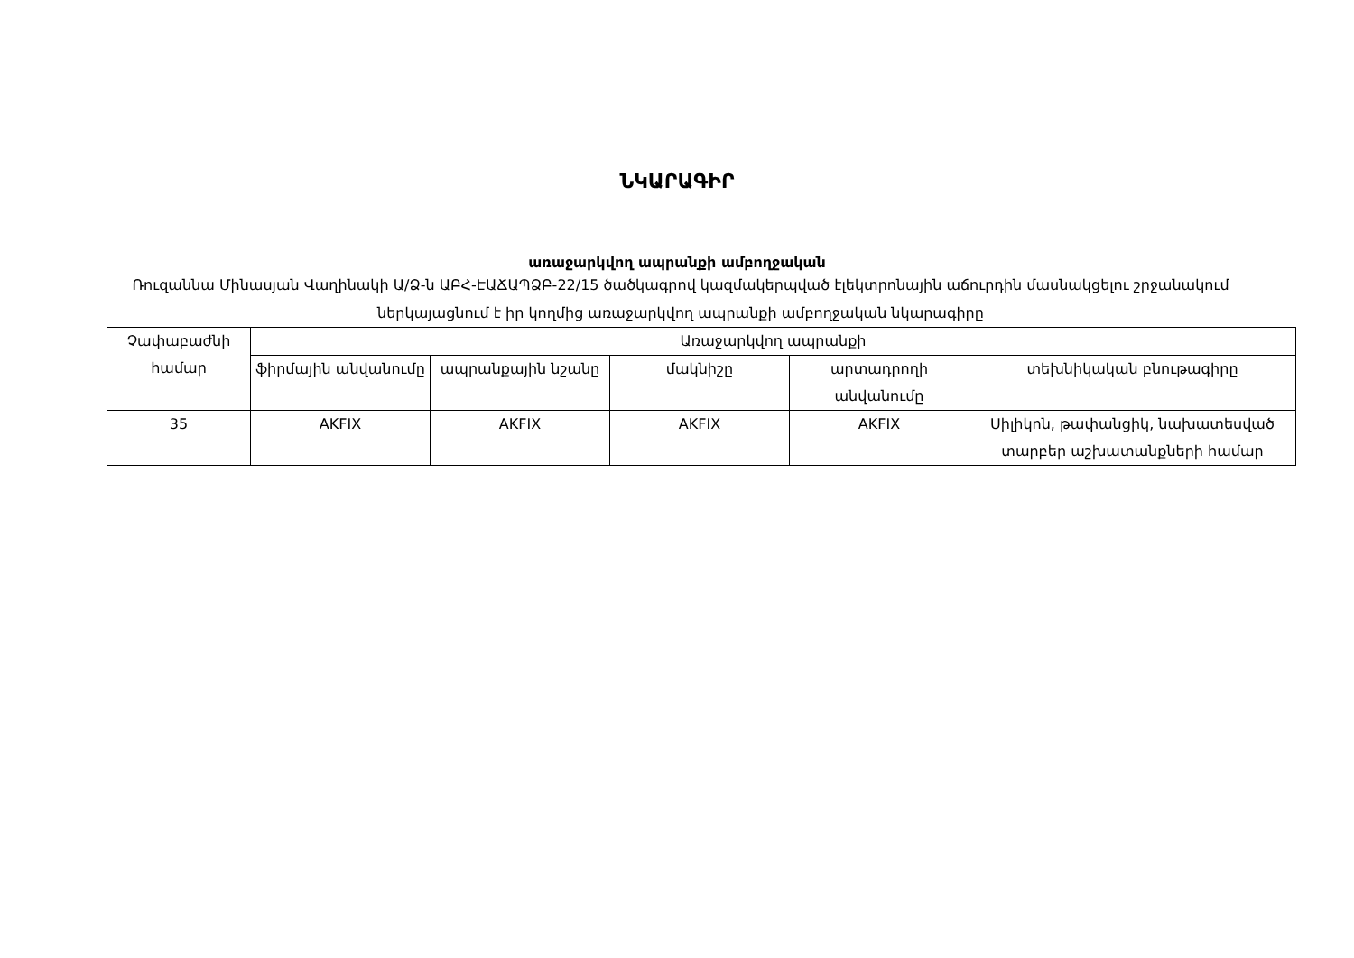ՆԿԱՐԱԳԻՐ
առաջարկվող ապրանքի ամբողջական
Ռուզաննա Մինասյան Վաղինակի Ա/Ձ-ն ԱԲՀ-ԷԱՃԱՊՁԲ-22/15 ծածկագրով կազմակերպված էլեկտրոնային աճուրդին մասնակցելու շրջանակում ներկայացնում է իր կողմից առաջարկվող ապրանքի ամբողջական նկարագիրը
| Չափաբաժնի համար | Առաջարկվող ապրանքի | | | | |
| --- | --- | --- | --- | --- | --- |
| | ֆիրմային անվանումը | ապրանքային նշանը | մակնիշը | արտադրողի անվանումը | տեխնիկական բնութագիրը |
| 35 | AKFIX | AKFIX | AKFIX | AKFIX | Սիլիկոն, թափանցիկ, նախատեսված տարբեր աշխատանքների համար |